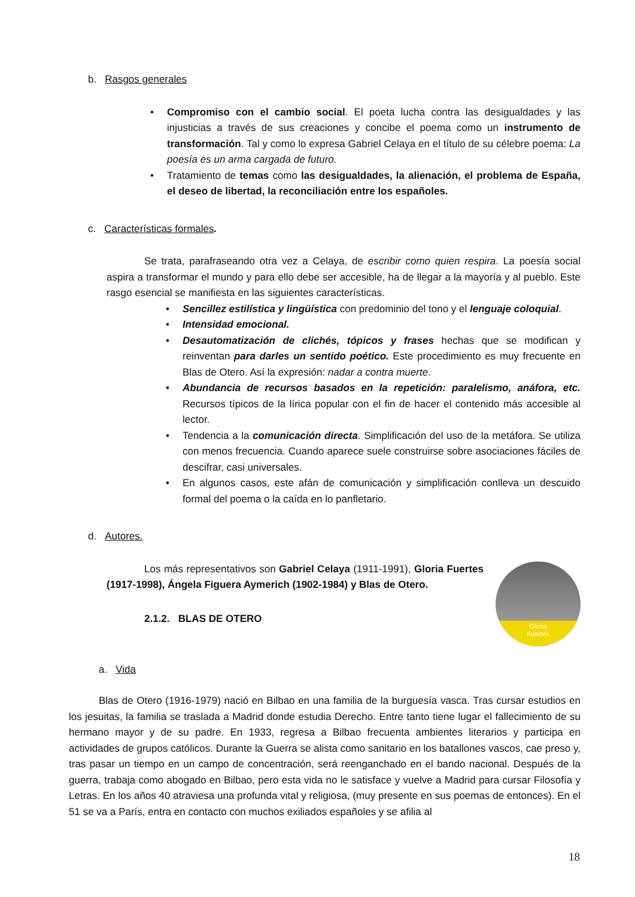b. Rasgos generales
• Compromiso con el cambio social. El poeta lucha contra las desigualdades y las injusticias a través de sus creaciones y concibe el poema como un instrumento de transformación. Tal y como lo expresa Gabriel Celaya en el título de su célebre poema: La poesía es un arma cargada de futuro.
• Tratamiento de temas como las desigualdades, la alienación, el problema de España, el deseo de libertad, la reconciliación entre los españoles.
c. Características formales.
Se trata, parafraseando otra vez a Celaya, de escribir como quien respira. La poesía social aspira a transformar el mundo y para ello debe ser accesible, ha de llegar a la mayoría y al pueblo. Este rasgo esencial se manifiesta en las siguientes características.
• Sencillez estilística y lingüística con predominio del tono y el lenguaje coloquial.
• Intensidad emocional.
• Desautomatización de clichés, tópicos y frases hechas que se modifican y reinventan para darles un sentido poético. Este procedimiento es muy frecuente en Blas de Otero. Así la expresión: nadar a contra muerte.
• Abundancia de recursos basados en la repetición: paralelismo, anáfora, etc. Recursos típicos de la lírica popular con el fin de hacer el contenido más accesible al lector.
• Tendencia a la comunicación directa. Simplificación del uso de la metáfora. Se utiliza con menos frecuencia. Cuando aparece suele construirse sobre asociaciones fáciles de descifrar, casi universales.
• En algunos casos, este afán de comunicación y simplificación conlleva un descuido formal del poema o la caída en lo panfletario.
d. Autores.
Los más representativos son Gabriel Celaya (1911-1991), Gloria Fuertes (1917-1998), Ángela Figuera Aymerich (1902-1984) y Blas de Otero.
2.1.2. BLAS DE OTERO
Gloria
Fuertes
a. Vida
Blas de Otero (1916-1979) nació en Bilbao en una familia de la burguesía vasca. Tras cursar estudios en los jesuitas, la familia se traslada a Madrid donde estudia Derecho. Entre tanto tiene lugar el fallecimiento de su hermano mayor y de su padre. En 1933, regresa a Bilbao frecuenta ambientes literarios y participa en actividades de grupos católicos. Durante la Guerra se alista como sanitario en los batallones vascos, cae preso y, tras pasar un tiempo en un campo de concentración, será reenganchado en el bando nacional. Después de la guerra, trabaja como abogado en Bilbao, pero esta vida no le satisface y vuelve a Madrid para cursar Filosofía y Letras. En los años 40 atraviesa una profunda vital y religiosa, (muy presente en sus poemas de entonces). En el 51 se va a París, entra en contacto con muchos exiliados españoles y se afilia al
18